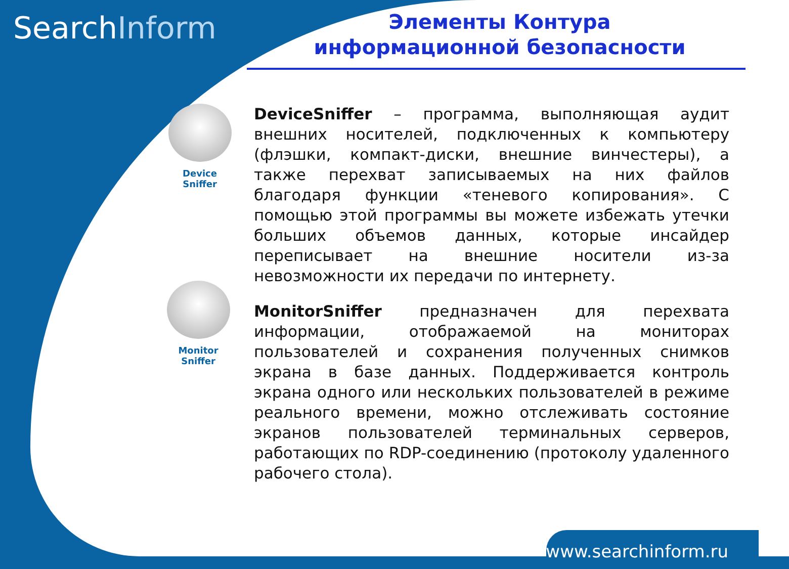SearchInform
Элементы Контура
информационной безопасности
Device
Sniffer
Monitor
Sniffer
DeviceSniffer – программа, выполняющая аудит внешних носителей, подключенных к компьютеру (флэшки, компакт-диски, внешние винчестеры), а также перехват записываемых на них файлов благодаря функции «теневого копирования». С помощью этой программы вы можете избежать утечки больших объемов данных, которые инсайдер переписывает на внешние носители из-за невозможности их передачи по интернету.
MonitorSniffer предназначен для перехвата информации, отображаемой на мониторах пользователей и сохранения полученных снимков экрана в базе данных. Поддерживается контроль экрана одного или нескольких пользователей в режиме реального времени, можно отслеживать состояние экранов пользователей терминальных серверов, работающих по RDP-соединению (протоколу удаленного рабочего стола).
www.searchinform.ru